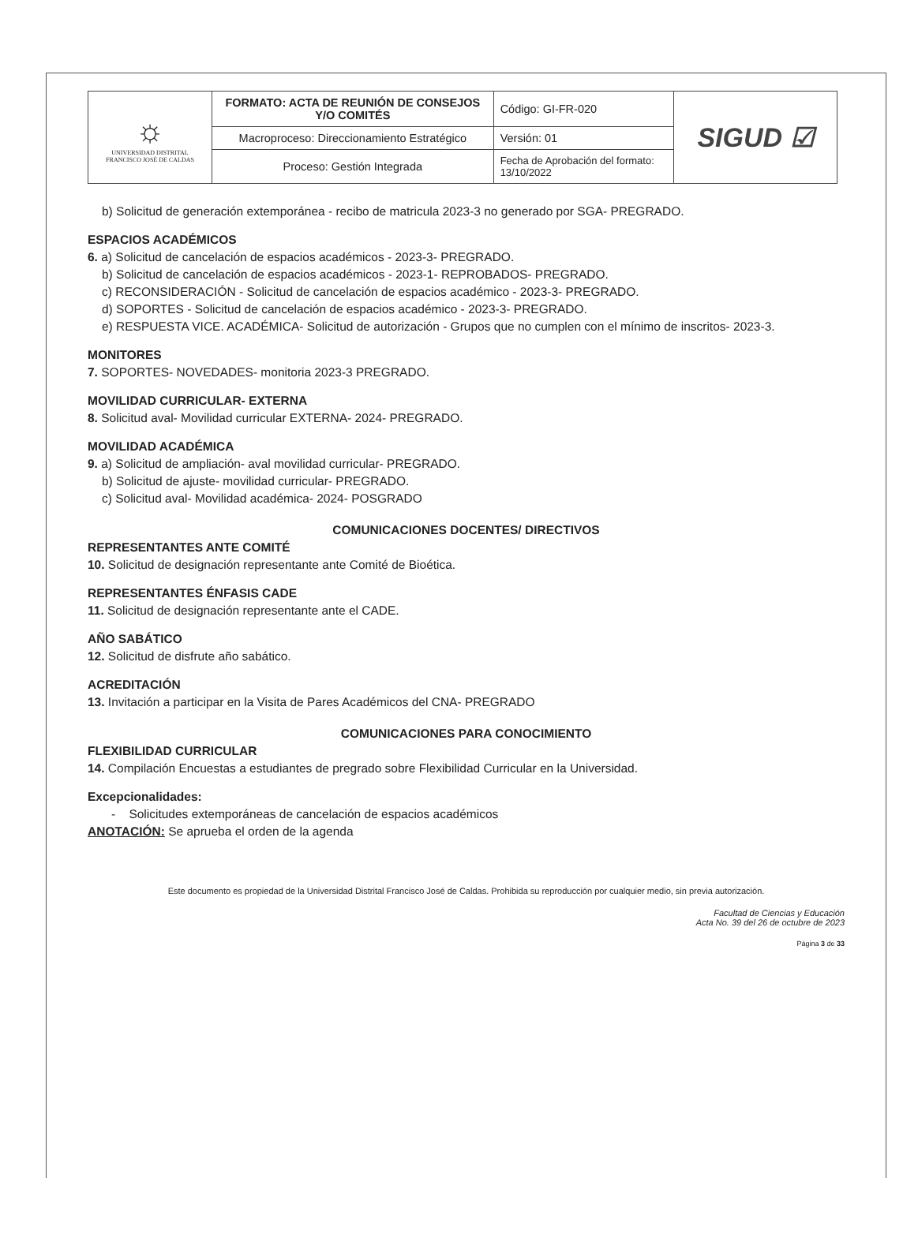| ☼ UNIVERSIDAD DISTRITAL FRANCISCO JOSÉ DE CALDAS | FORMATO: ACTA DE REUNIÓN DE CONSEJOS Y/O COMITÉS | Código: GI-FR-020 | SIGUD ☑ |
| | Macroproceso: Direccionamiento Estratégico | Versión: 01 | |
| | Proceso: Gestión Integrada | Fecha de Aprobación del formato: 13/10/2022 | |
b) Solicitud de generación extemporánea - recibo de matricula 2023-3 no generado por SGA- PREGRADO.
ESPACIOS ACADÉMICOS
6. a) Solicitud de cancelación de espacios académicos - 2023-3- PREGRADO.
b) Solicitud de cancelación de espacios académicos - 2023-1- REPROBADOS- PREGRADO.
c) RECONSIDERACIÓN - Solicitud de cancelación de espacios académico - 2023-3- PREGRADO.
d) SOPORTES - Solicitud de cancelación de espacios académico - 2023-3- PREGRADO.
e) RESPUESTA VICE. ACADÉMICA- Solicitud de autorización - Grupos que no cumplen con el mínimo de inscritos- 2023-3.
MONITORES
7. SOPORTES- NOVEDADES- monitoria 2023-3 PREGRADO.
MOVILIDAD CURRICULAR- EXTERNA
8. Solicitud aval- Movilidad curricular EXTERNA- 2024- PREGRADO.
MOVILIDAD ACADÉMICA
9. a) Solicitud de ampliación- aval movilidad curricular- PREGRADO.
b) Solicitud de ajuste- movilidad curricular- PREGRADO.
c) Solicitud aval- Movilidad académica- 2024- POSGRADO
COMUNICACIONES DOCENTES/ DIRECTIVOS
REPRESENTANTES ANTE COMITÉ
10. Solicitud de designación representante ante Comité de Bioética.
REPRESENTANTES ÉNFASIS CADE
11. Solicitud de designación representante ante el CADE.
AÑO SABÁTICO
12. Solicitud de disfrute año sabático.
ACREDITACIÓN
13. Invitación a participar en la Visita de Pares Académicos del CNA- PREGRADO
COMUNICACIONES PARA CONOCIMIENTO
FLEXIBILIDAD CURRICULAR
14. Compilación Encuestas a estudiantes de pregrado sobre Flexibilidad Curricular en la Universidad.
Excepcionalidades:
- Solicitudes extemporáneas de cancelación de espacios académicos
ANOTACIÓN: Se aprueba el orden de la agenda
Este documento es propiedad de la Universidad Distrital Francisco José de Caldas. Prohibida su reproducción por cualquier medio, sin previa autorización.
Facultad de Ciencias y Educación
Acta No. 39 del 26 de octubre de 2023
Página 3 de 33